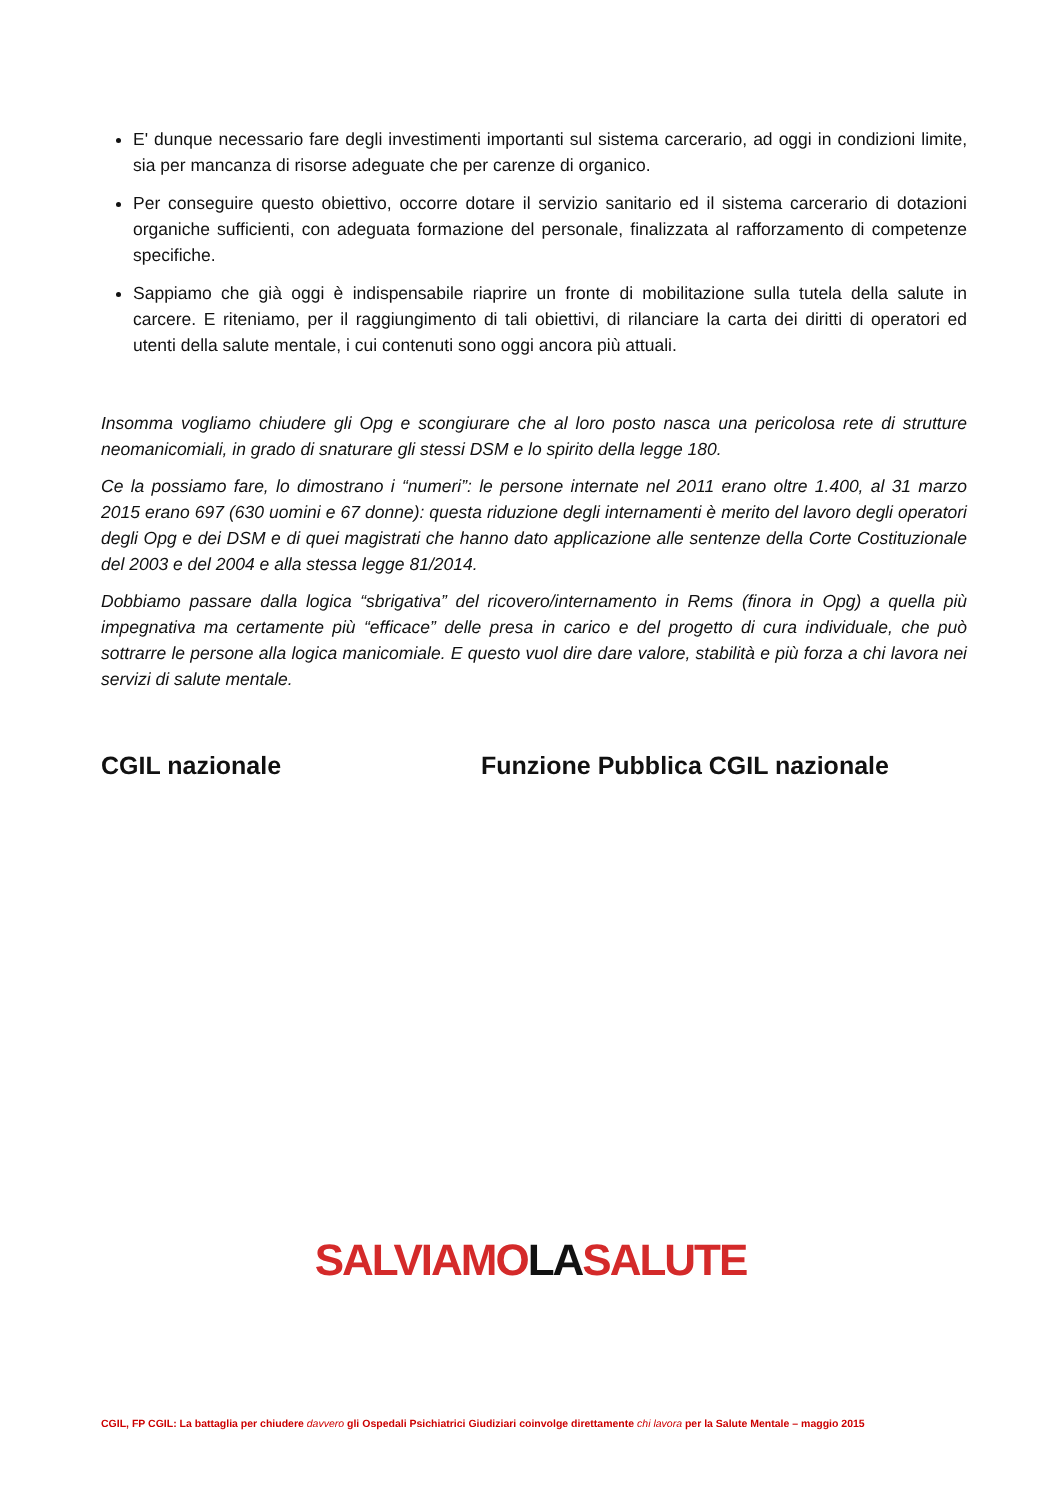E' dunque necessario fare degli investimenti importanti sul sistema carcerario, ad oggi in condizioni limite, sia per mancanza di risorse adeguate che per carenze di organico.
Per conseguire questo obiettivo, occorre dotare il servizio sanitario ed il sistema carcerario di dotazioni organiche sufficienti, con adeguata formazione del personale, finalizzata al rafforzamento di competenze specifiche.
Sappiamo che già oggi è indispensabile riaprire un fronte di mobilitazione sulla tutela della salute in carcere. E riteniamo, per il raggiungimento di tali obiettivi, di rilanciare la carta dei diritti di operatori ed utenti della salute mentale, i cui contenuti sono oggi ancora più attuali.
Insomma vogliamo chiudere gli Opg e scongiurare che al loro posto nasca una pericolosa rete di strutture neomanicomiali, in grado di snaturare gli stessi DSM e lo spirito della legge 180.
Ce la possiamo fare, lo dimostrano i “numeri”: le persone internate nel 2011 erano oltre 1.400, al 31 marzo 2015 erano 697 (630 uomini e 67 donne): questa riduzione degli internamenti è merito del lavoro degli operatori degli Opg e dei DSM e di quei magistrati che hanno dato applicazione alle sentenze della Corte Costituzionale del 2003 e del 2004 e alla stessa legge 81/2014.
Dobbiamo passare dalla logica “sbrigativa” del ricovero/internamento in Rems (finora in Opg) a quella più impegnativa ma certamente più “efficace” delle presa in carico e del progetto di cura individuale, che può sottrarre le persone alla logica manicomiale. E questo vuol dire dare valore, stabilità e più forza a chi lavora nei servizi di salute mentale.
CGIL nazionale Funzione Pubblica CGIL nazionale
SALVIAMOLASALUTE
CGIL, FP CGIL: La battaglia per chiudere davvero gli Ospedali Psichiatrici Giudiziari coinvolge direttamente chi lavora per la Salute Mentale – maggio 2015